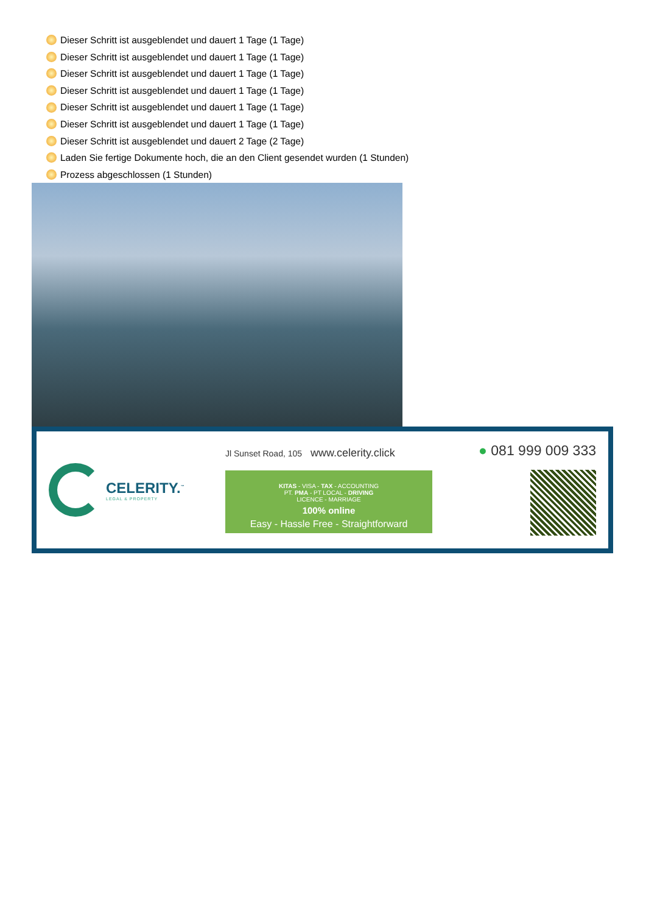Dieser Schritt ist ausgeblendet und dauert 1 Tage (1 Tage)
Dieser Schritt ist ausgeblendet und dauert 1 Tage (1 Tage)
Dieser Schritt ist ausgeblendet und dauert 1 Tage (1 Tage)
Dieser Schritt ist ausgeblendet und dauert 1 Tage (1 Tage)
Dieser Schritt ist ausgeblendet und dauert 1 Tage (1 Tage)
Dieser Schritt ist ausgeblendet und dauert 1 Tage (1 Tage)
Dieser Schritt ist ausgeblendet und dauert 2 Tage (2 Tage)
Laden Sie fertige Dokumente hoch, die an den Client gesendet wurden (1 Stunden)
Prozess abgeschlossen (1 Stunden)
CELERITY.<sup>™</sup>
LEGAL & PROPERTY
Jl Sunset Road, 105 www.celerity.click
KITAS - VISA - TAX - ACCOUNTING
PT. PMA - PT LOCAL - DRIVING
LICENCE - MARRIAGE
100% online
Easy - Hassle Free - Straightforward
● 081 999 009 333